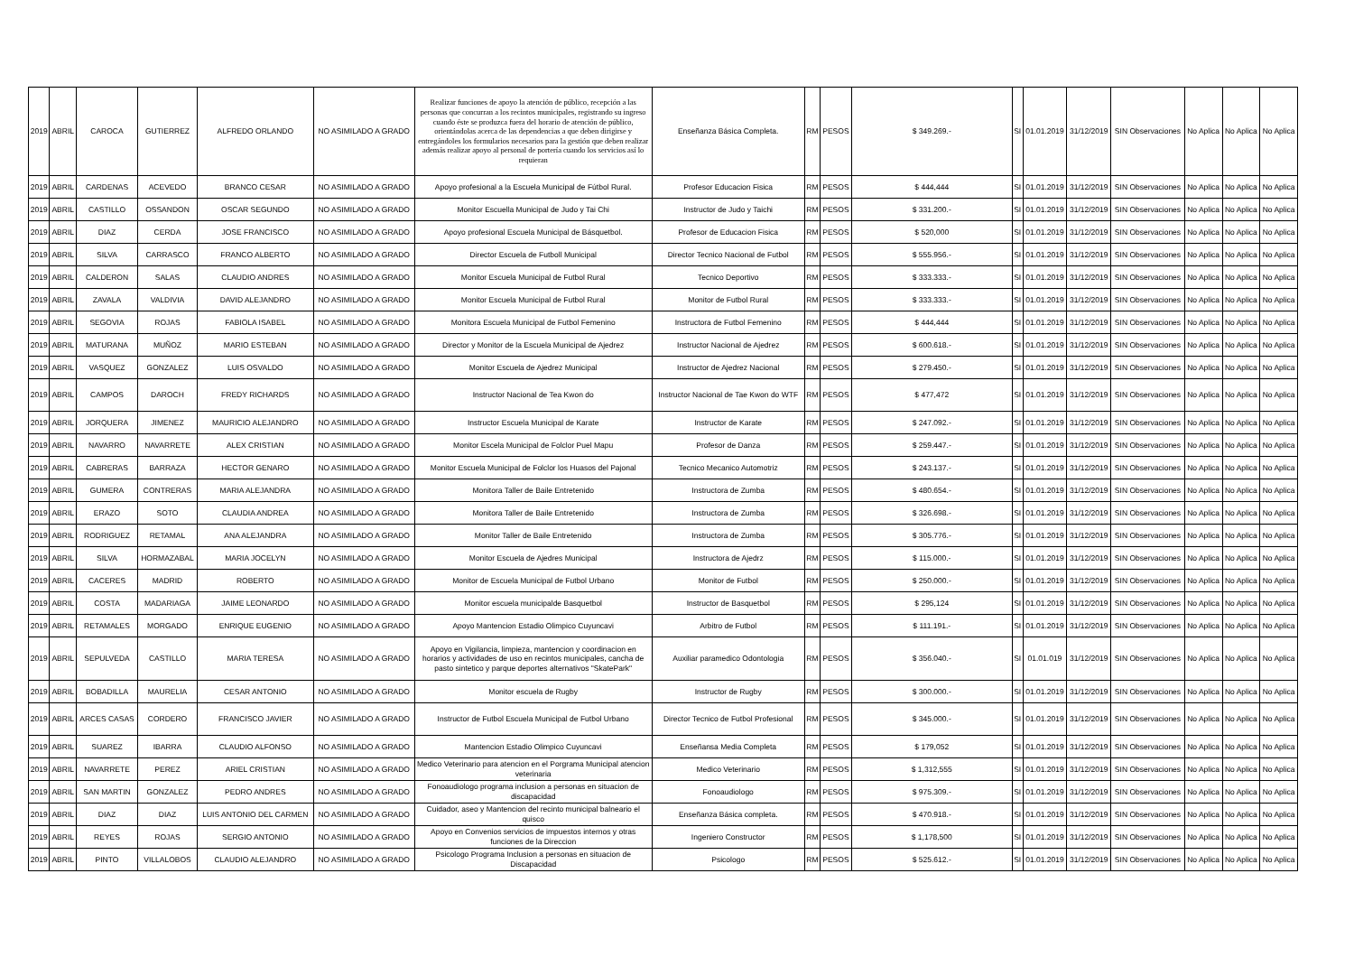| 2019 | ABRIL | CAROCA | GUTIERREZ | ALFREDO ORLANDO | NO ASIMILADO A GRADO | Realizar funciones de apoyo la atención de público, recepción a las personas que concurran a los recintos municipales, registrando su ingreso cuando éste se produzca fuera del horario de atención de público, orientándolas acerca de las dependencias a que deben dirigirse y entregándoles los formularios necesarios para la gestión que deben realizar además realizar apoyo al personal de portería cuando los servicios así lo requieran | Enseñanza Básica Completa. | RM | PESOS | $ 349.269.- | SI | 01.01.2019 | 31/12/2019 | SIN Observaciones | No Aplica | No Aplica | No Aplica |
| 2019 | ABRIL | CARDENAS | ACEVEDO | BRANCO CESAR | NO ASIMILADO A GRADO | Apoyo profesional a la Escuela Municipal de Fútbol Rural. | Profesor Educacion Fisica | RM | PESOS | $ 444,444 | SI | 01.01.2019 | 31/12/2019 | SIN Observaciones | No Aplica | No Aplica | No Aplica |
| 2019 | ABRIL | CASTILLO | OSSANDON | OSCAR SEGUNDO | NO ASIMILADO A GRADO | Monitor Escuella Municipal de Judo y Tai Chi | Instructor de Judo y Taichi | RM | PESOS | $ 331.200.- | SI | 01.01.2019 | 31/12/2019 | SIN Observaciones | No Aplica | No Aplica | No Aplica |
| 2019 | ABRIL | DIAZ | CERDA | JOSE FRANCISCO | NO ASIMILADO A GRADO | Apoyo profesional Escuela Municipal de Básquetbol. | Profesor de Educacion Fisica | RM | PESOS | $ 520,000 | SI | 01.01.2019 | 31/12/2019 | SIN Observaciones | No Aplica | No Aplica | No Aplica |
| 2019 | ABRIL | SILVA | CARRASCO | FRANCO ALBERTO | NO ASIMILADO A GRADO | Director Escuela de Futboll Municipal | Director Tecnico Nacional de Futbol | RM | PESOS | $ 555.956.- | SI | 01.01.2019 | 31/12/2019 | SIN Observaciones | No Aplica | No Aplica | No Aplica |
| 2019 | ABRIL | CALDERON | SALAS | CLAUDIO ANDRES | NO ASIMILADO A GRADO | Monitor Escuela Municipal de Futbol Rural | Tecnico Deportivo | RM | PESOS | $ 333.333.- | SI | 01.01.2019 | 31/12/2019 | SIN Observaciones | No Aplica | No Aplica | No Aplica |
| 2019 | ABRIL | ZAVALA | VALDIVIA | DAVID ALEJANDRO | NO ASIMILADO A GRADO | Monitor Escuela Municipal de Futbol Rural | Monitor de Futbol Rural | RM | PESOS | $ 333.333.- | SI | 01.01.2019 | 31/12/2019 | SIN Observaciones | No Aplica | No Aplica | No Aplica |
| 2019 | ABRIL | SEGOVIA | ROJAS | FABIOLA ISABEL | NO ASIMILADO A GRADO | Monitora Escuela Municipal de Futbol Femenino | Instructora de Futbol Femenino | RM | PESOS | $ 444,444 | SI | 01.01.2019 | 31/12/2019 | SIN Observaciones | No Aplica | No Aplica | No Aplica |
| 2019 | ABRIL | MATURANA | MUÑOZ | MARIO ESTEBAN | NO ASIMILADO A GRADO | Director y Monitor de la Escuela Municipal de Ajedrez | Instructor Nacional de Ajedrez | RM | PESOS | $ 600.618.- | SI | 01.01.2019 | 31/12/2019 | SIN Observaciones | No Aplica | No Aplica | No Aplica |
| 2019 | ABRIL | VASQUEZ | GONZALEZ | LUIS OSVALDO | NO ASIMILADO A GRADO | Monitor Escuela de Ajedrez Municipal | Instructor de Ajedrez Nacional | RM | PESOS | $ 279.450.- | SI | 01.01.2019 | 31/12/2019 | SIN Observaciones | No Aplica | No Aplica | No Aplica |
| 2019 | ABRIL | CAMPOS | DAROCH | FREDY RICHARDS | NO ASIMILADO A GRADO | Instructor Nacional de Tea Kwon do | Instructor Nacional de Tae Kwon do WTF | RM | PESOS | $ 477,472 | SI | 01.01.2019 | 31/12/2019 | SIN Observaciones | No Aplica | No Aplica | No Aplica |
| 2019 | ABRIL | JORQUERA | JIMENEZ | MAURICIO ALEJANDRO | NO ASIMILADO A GRADO | Instructor Escuela Municipal de Karate | Instructor de Karate | RM | PESOS | $ 247.092.- | SI | 01.01.2019 | 31/12/2019 | SIN Observaciones | No Aplica | No Aplica | No Aplica |
| 2019 | ABRIL | NAVARRO | NAVARRETE | ALEX CRISTIAN | NO ASIMILADO A GRADO | Monitor Escela Municipal de Folclor Puel Mapu | Profesor de Danza | RM | PESOS | $ 259.447.- | SI | 01.01.2019 | 31/12/2019 | SIN Observaciones | No Aplica | No Aplica | No Aplica |
| 2019 | ABRIL | CABRERAS | BARRAZA | HECTOR GENARO | NO ASIMILADO A GRADO | Monitor Escuela Municipal de Folclor los Huasos del Pajonal | Tecnico Mecanico Automotriz | RM | PESOS | $ 243.137.- | SI | 01.01.2019 | 31/12/2019 | SIN Observaciones | No Aplica | No Aplica | No Aplica |
| 2019 | ABRIL | GUMERA | CONTRERAS | MARIA ALEJANDRA | NO ASIMILADO A GRADO | Monitora Taller de Baile Entretenido | Instructora de Zumba | RM | PESOS | $ 480.654.- | SI | 01.01.2019 | 31/12/2019 | SIN Observaciones | No Aplica | No Aplica | No Aplica |
| 2019 | ABRIL | ERAZO | SOTO | CLAUDIA ANDREA | NO ASIMILADO A GRADO | Monitora Taller de Baile Entretenido | Instructora de Zumba | RM | PESOS | $ 326.698.- | SI | 01.01.2019 | 31/12/2019 | SIN Observaciones | No Aplica | No Aplica | No Aplica |
| 2019 | ABRIL | RODRIGUEZ | RETAMAL | ANA ALEJANDRA | NO ASIMILADO A GRADO | Monitor Taller de Baile Entretenido | Instructora de Zumba | RM | PESOS | $ 305.776.- | SI | 01.01.2019 | 31/12/2019 | SIN Observaciones | No Aplica | No Aplica | No Aplica |
| 2019 | ABRIL | SILVA | HORMAZABAL | MARIA JOCELYN | NO ASIMILADO A GRADO | Monitor Escuela de Ajedres Municipal | Instructora de Ajedrz | RM | PESOS | $ 115.000.- | SI | 01.01.2019 | 31/12/2019 | SIN Observaciones | No Aplica | No Aplica | No Aplica |
| 2019 | ABRIL | CACERES | MADRID | ROBERTO | NO ASIMILADO A GRADO | Monitor de Escuela Municipal de Futbol Urbano | Monitor de Futbol | RM | PESOS | $ 250.000.- | SI | 01.01.2019 | 31/12/2019 | SIN Observaciones | No Aplica | No Aplica | No Aplica |
| 2019 | ABRIL | COSTA | MADARIAGA | JAIME LEONARDO | NO ASIMILADO A GRADO | Monitor escuela municipalde Basquetbol | Instructor de Basquetbol | RM | PESOS | $ 295,124 | SI | 01.01.2019 | 31/12/2019 | SIN Observaciones | No Aplica | No Aplica | No Aplica |
| 2019 | ABRIL | RETAMALES | MORGADO | ENRIQUE EUGENIO | NO ASIMILADO A GRADO | Apoyo Mantencion Estadio Olimpico Cuyuncavi | Arbitro de Futbol | RM | PESOS | $ 111.191.- | SI | 01.01.2019 | 31/12/2019 | SIN Observaciones | No Aplica | No Aplica | No Aplica |
| 2019 | ABRIL | SEPULVEDA | CASTILLO | MARIA TERESA | NO ASIMILADO A GRADO | Apoyo en Vigilancia, limpieza, mantencion y coordinacion en horarios y actividades de uso en recintos municipales, cancha de pasto sintetico y parque deportes alternativos "SkatePark" | Auxiliar paramedico Odontologia | RM | PESOS | $ 356.040.- | SI | 01.01.019 | 31/12/2019 | SIN Observaciones | No Aplica | No Aplica | No Aplica |
| 2019 | ABRIL | BOBADILLA | MAURELIA | CESAR ANTONIO | NO ASIMILADO A GRADO | Monitor escuela de Rugby | Instructor de Rugby | RM | PESOS | $ 300.000.- | SI | 01.01.2019 | 31/12/2019 | SIN Observaciones | No Aplica | No Aplica | No Aplica |
| 2019 | ABRIL | ARCES CASAS | CORDERO | FRANCISCO JAVIER | NO ASIMILADO A GRADO | Instructor de Futbol Escuela Municipal de Futbol Urbano | Director Tecnico de Futbol Profesional | RM | PESOS | $ 345.000.- | SI | 01.01.2019 | 31/12/2019 | SIN Observaciones | No Aplica | No Aplica | No Aplica |
| 2019 | ABRIL | SUAREZ | IBARRA | CLAUDIO ALFONSO | NO ASIMILADO A GRADO | Mantencion Estadio Olimpico Cuyuncavi | Enseñansa Media Completa | RM | PESOS | $ 179,052 | SI | 01.01.2019 | 31/12/2019 | SIN Observaciones | No Aplica | No Aplica | No Aplica |
| 2019 | ABRIL | NAVARRETE | PEREZ | ARIEL CRISTIAN | NO ASIMILADO A GRADO | Medico Veterinario para atencion en el Porgrama Municipal atencion veterinaria | Medico Veterinario | RM | PESOS | $ 1,312,555 | SI | 01.01.2019 | 31/12/2019 | SIN Observaciones | No Aplica | No Aplica | No Aplica |
| 2019 | ABRIL | SAN MARTIN | GONZALEZ | PEDRO ANDRES | NO ASIMILADO A GRADO | Fonoaudiologo programa inclusion a personas en situacion de discapacidad | Fonoaudiologo | RM | PESOS | $ 975.309.- | SI | 01.01.2019 | 31/12/2019 | SIN Observaciones | No Aplica | No Aplica | No Aplica |
| 2019 | ABRIL | DIAZ | DIAZ | LUIS ANTONIO DEL CARMEN | NO ASIMILADO A GRADO | Cuidador, aseo y Mantencion del recinto municipal balneario el quisco | Enseñanza Básica completa. | RM | PESOS | $ 470.918.- | SI | 01.01.2019 | 31/12/2019 | SIN Observaciones | No Aplica | No Aplica | No Aplica |
| 2019 | ABRIL | REYES | ROJAS | SERGIO ANTONIO | NO ASIMILADO A GRADO | Apoyo en Convenios servicios de impuestos internos y otras funciones de la Direccion | Ingeniero Constructor | RM | PESOS | $ 1,178,500 | SI | 01.01.2019 | 31/12/2019 | SIN Observaciones | No Aplica | No Aplica | No Aplica |
| 2019 | ABRIL | PINTO | VILLALOBOS | CLAUDIO ALEJANDRO | NO ASIMILADO A GRADO | Psicologo Programa Inclusion a personas en situacion de Discapacidad | Psicologo | RM | PESOS | $ 525.612.- | SI | 01.01.2019 | 31/12/2019 | SIN Observaciones | No Aplica | No Aplica | No Aplica |